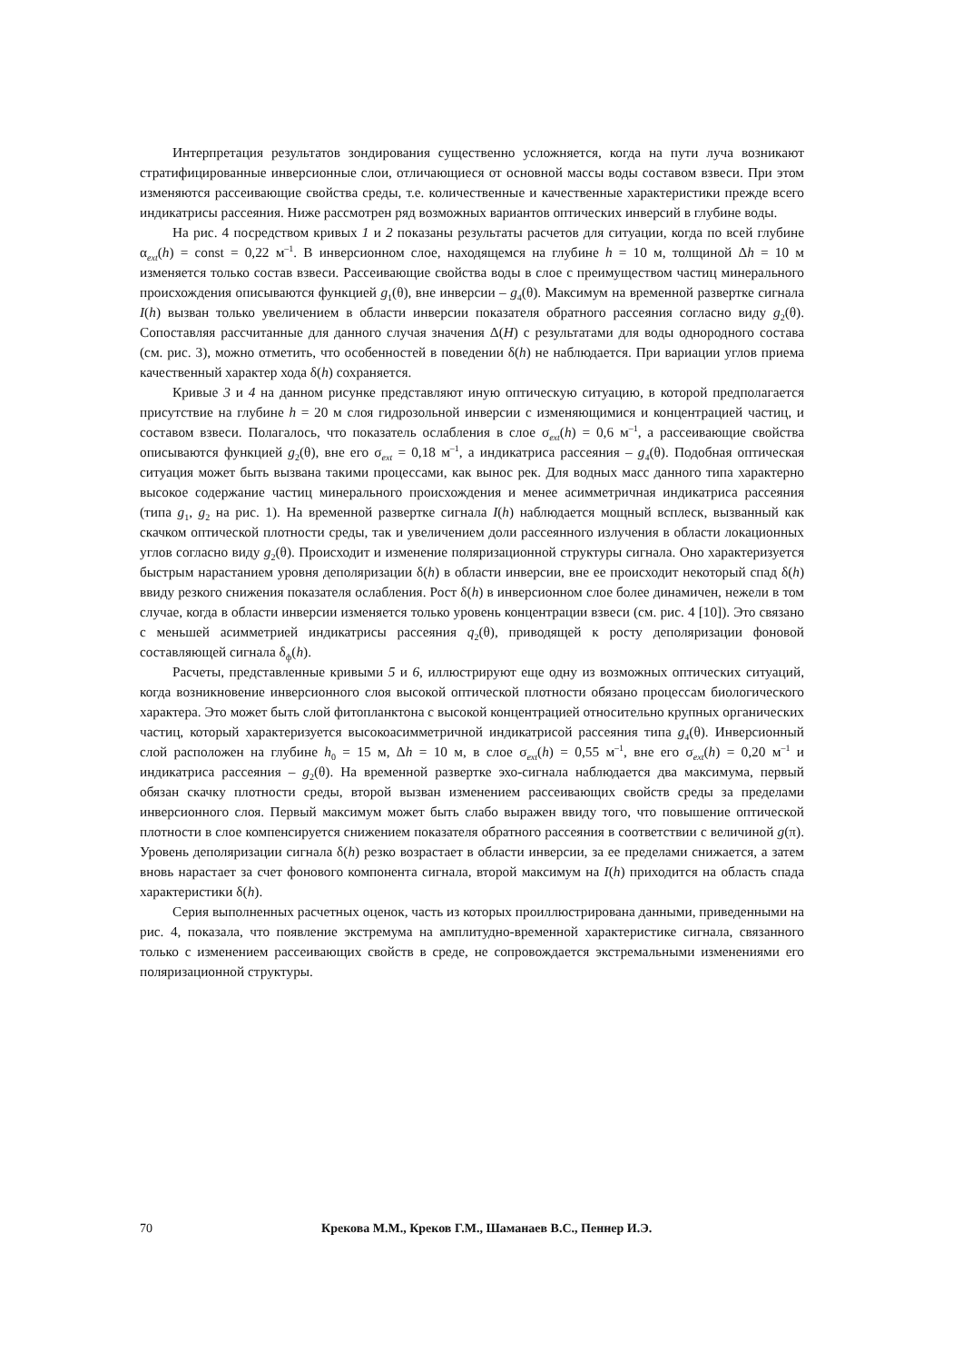Интерпретация результатов зондирования существенно усложняется, когда на пути луча возникают стратифицированные инверсионные слои, отличающиеся от основной массы воды составом взвеси. При этом изменяются рассеивающие свойства среды, т.е. количественные и качественные характеристики прежде всего индикатрисы рассеяния. Ниже рассмотрен ряд возможных вариантов оптических инверсий в глубине воды.
На рис. 4 посредством кривых 1 и 2 показаны результаты расчетов для ситуации, когда по всей глубине α<sub>ext</sub>(h) = const = 0,22 м<sup>–1</sup>. В инверсионном слое, находящемся на глубине h = 10 м, толщиной Δh = 10 м изменяется только состав взвеси. Рассеивающие свойства воды в слое с преимуществом частиц минерального происхождения описываются функцией g<sub>1</sub>(θ), вне инверсии – g<sub>4</sub>(θ). Максимум на временной развертке сигнала I(h) вызван только увеличением в области инверсии показателя обратного рассеяния согласно виду g<sub>2</sub>(θ). Сопоставляя рассчитанные для данного случая значения Δ(H) с результатами для воды однородного состава (см. рис. 3), можно отметить, что особенностей в поведении δ(h) не наблюдается. При вариации углов приема качественный характер хода δ(h) сохраняется.
Кривые 3 и 4 на данном рисунке представляют иную оптическую ситуацию, в которой предполагается присутствие на глубине h = 20 м слоя гидрозольной инверсии с изменяющимися и концентрацией частиц, и составом взвеси. Полагалось, что показатель ослабления в слое σ<sub>ext</sub>(h) = 0,6 м<sup>–1</sup>, а рассеивающие свойства описываются функцией g<sub>2</sub>(θ), вне его σ<sub>ext</sub> = 0,18 м<sup>–1</sup>, а индикатриса рассеяния – g<sub>4</sub>(θ). Подобная оптическая ситуация может быть вызвана такими процессами, как вынос рек. Для водных масс данного типа характерно высокое содержание частиц минерального происхождения и менее асимметричная индикатриса рассеяния (типа g<sub>1</sub>, g<sub>2</sub> на рис. 1). На временной развертке сигнала I(h) наблюдается мощный всплеск, вызванный как скачком оптической плотности среды, так и увеличением доли рассеянного излучения в области локационных углов согласно виду g<sub>2</sub>(θ). Происходит и изменение поляризационной структуры сигнала. Оно характеризуется быстрым нарастанием уровня деполяризации δ(h) в области инверсии, вне ее происходит некоторый спад δ(h) ввиду резкого снижения показателя ослабления. Рост δ(h) в инверсионном слое более динамичен, нежели в том случае, когда в области инверсии изменяется только уровень концентрации взвеси (см. рис. 4 [10]). Это связано с меньшей асимметрией индикатрисы рассеяния q<sub>2</sub>(θ), приводящей к росту деполяризации фоновой составляющей сигнала δ<sub>ф</sub>(h).
Расчеты, представленные кривыми 5 и 6, иллюстрируют еще одну из возможных оптических ситуаций, когда возникновение инверсионного слоя высокой оптической плотности обязано процессам биологического характера. Это может быть слой фитопланктона с высокой концентрацией относительно крупных органических частиц, который характеризуется высокоасимметричной индикатрисой рассеяния типа g<sub>4</sub>(θ). Инверсионный слой расположен на глубине h<sub>0</sub> = 15 м, Δh = 10 м, в слое σ<sub>ext</sub>(h) = 0,55 м<sup>–1</sup>, вне его σ<sub>ext</sub>(h) = 0,20 м<sup>–1</sup> и индикатриса рассеяния – g<sub>2</sub>(θ). На временной развертке эхо-сигнала наблюдается два максимума, первый обязан скачку плотности среды, второй вызван изменением рассеивающих свойств среды за пределами инверсионного слоя. Первый максимум может быть слабо выражен ввиду того, что повышение оптической плотности в слое компенсируется снижением показателя обратного рассеяния в соответствии с величиной g(π). Уровень деполяризации сигнала δ(h) резко возрастает в области инверсии, за ее пределами снижается, а затем вновь нарастает за счет фонового компонента сигнала, второй максимум на I(h) приходится на область спада характеристики δ(h).
Серия выполненных расчетных оценок, часть из которых проиллюстрирована данными, приведенными на рис. 4, показала, что появление экстремума на амплитудно-временной характеристике сигнала, связанного только с изменением рассеивающих свойств в среде, не сопровождается экстремальными изменениями его поляризационной структуры.
70 Крекова М.М., Креков Г.М., Шаманаев В.С., Пеннер И.Э.